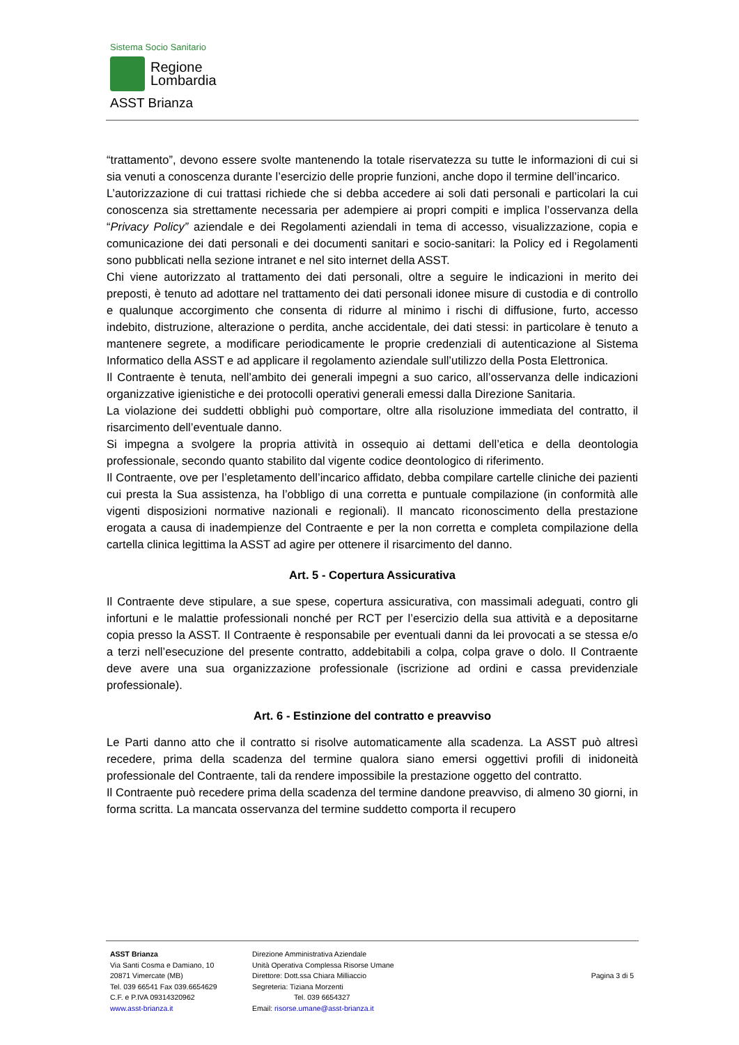Sistema Socio Sanitario
Regione
Lombardia
ASST Brianza
“trattamento”, devono essere svolte mantenendo la totale riservatezza su tutte le informazioni di cui si sia venuti a conoscenza durante l’esercizio delle proprie funzioni, anche dopo il termine dell’incarico.
L’autorizzazione di cui trattasi richiede che si debba accedere ai soli dati personali e particolari la cui conoscenza sia strettamente necessaria per adempiere ai propri compiti e implica l’osservanza della “Privacy Policy” aziendale e dei Regolamenti aziendali in tema di accesso, visualizzazione, copia e comunicazione dei dati personali e dei documenti sanitari e socio-sanitari: la Policy ed i Regolamenti sono pubblicati nella sezione intranet e nel sito internet della ASST.
Chi viene autorizzato al trattamento dei dati personali, oltre a seguire le indicazioni in merito dei preposti, è tenuto ad adottare nel trattamento dei dati personali idonee misure di custodia e di controllo e qualunque accorgimento che consenta di ridurre al minimo i rischi di diffusione, furto, accesso indebito, distruzione, alterazione o perdita, anche accidentale, dei dati stessi: in particolare è tenuto a mantenere segrete, a modificare periodicamente le proprie credenziali di autenticazione al Sistema Informatico della ASST e ad applicare il regolamento aziendale sull’utilizzo della Posta Elettronica.
Il Contraente è tenuta, nell’ambito dei generali impegni a suo carico, all’osservanza delle indicazioni organizzative igienistiche e dei protocolli operativi generali emessi dalla Direzione Sanitaria.
La violazione dei suddetti obblighi può comportare, oltre alla risoluzione immediata del contratto, il risarcimento dell’eventuale danno.
Si impegna a svolgere la propria attività in ossequio ai dettami dell’etica e della deontologia professionale, secondo quanto stabilito dal vigente codice deontologico di riferimento.
Il Contraente, ove per l’espletamento dell’incarico affidato, debba compilare cartelle cliniche dei pazienti cui presta la Sua assistenza, ha l’obbligo di una corretta e puntuale compilazione (in conformità alle vigenti disposizioni normative nazionali e regionali). Il mancato riconoscimento della prestazione erogata a causa di inadempienze del Contraente e per la non corretta e completa compilazione della cartella clinica legittima la ASST ad agire per ottenere il risarcimento del danno.
Art. 5 - Copertura Assicurativa
Il Contraente deve stipulare, a sue spese, copertura assicurativa, con massimali adeguati, contro gli infortuni e le malattie professionali nonché per RCT per l’esercizio della sua attività e a depositarne copia presso la ASST. Il Contraente è responsabile per eventuali danni da lei provocati a se stessa e/o a terzi nell’esecuzione del presente contratto, addebitabili a colpa, colpa grave o dolo. Il Contraente deve avere una sua organizzazione professionale (iscrizione ad ordini e cassa previdenziale professionale).
Art. 6 - Estinzione del contratto e preavviso
Le Parti danno atto che il contratto si risolve automaticamente alla scadenza. La ASST può altresì recedere, prima della scadenza del termine qualora siano emersi oggettivi profili di inidoneità professionale del Contraente, tali da rendere impossibile la prestazione oggetto del contratto.
Il Contraente può recedere prima della scadenza del termine dandone preavviso, di almeno 30 giorni, in forma scritta. La mancata osservanza del termine suddetto comporta il recupero
ASST Brianza
Via Santi Cosma e Damiano, 10
20871 Vimercate (MB)
Tel. 039 66541 Fax 039.6654629
C.F. e P.IVA 09314320962
www.asst-brianza.it
Direzione Amministrativa Aziendale
Unità Operativa Complessa Risorse Umane
Direttore: Dott.ssa Chiara Milliaccio
Segreteria: Tiziana Morzenti
Tel. 039 6654327
Email: risorse.umane@asst-brianza.it
Pagina 3 di 5